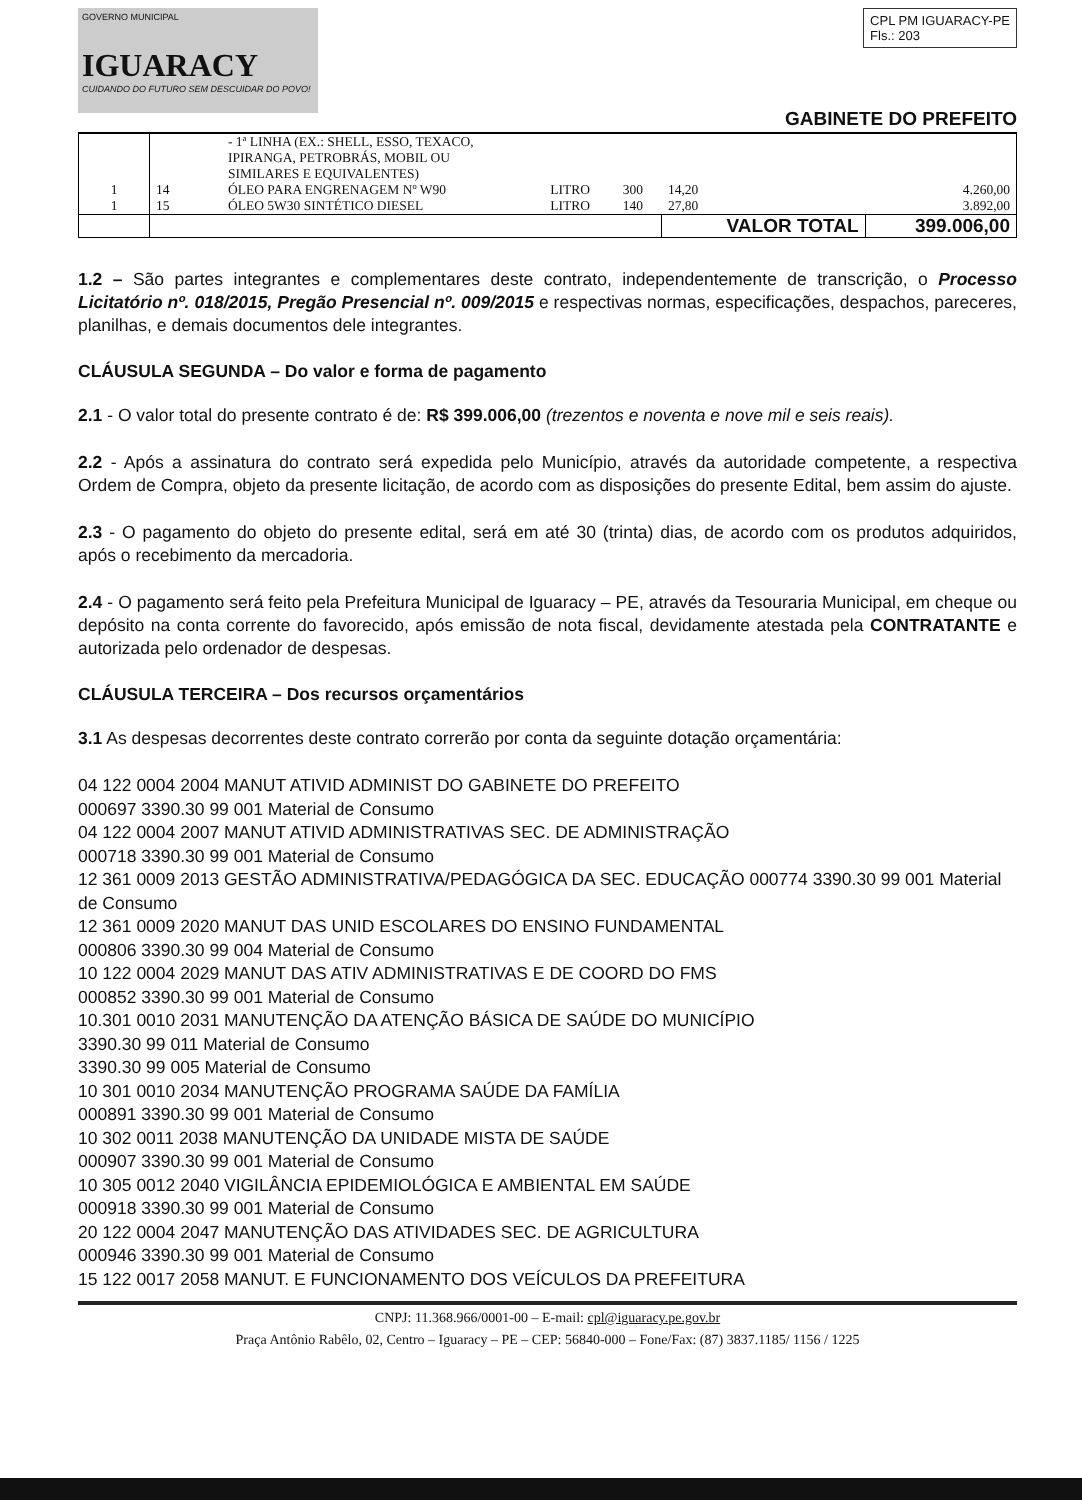GOVERNO MUNICIPAL
IGUARACY
CUIDANDO DO FUTURO SEM DESCUIDAR DO POVO!
CPL PM IGUARACY-PE
Fls.: 203
GABINETE DO PREFEITO
| | | - 1ª LINHA (EX.: SHELL, ESSO, TEXACO, IPIRANGA, PETROBRÁS, MOBIL OU SIMILARES E EQUIVALENTES) | | | | |
| 1 | 14 | ÓLEO PARA ENGRENAGEM Nº W90 | LITRO | 300 | 14,20 | 4.260,00 |
| 1 | 15 | ÓLEO 5W30 SINTÉTICO DIESEL | LITRO | 140 | 27,80 | 3.892,00 |
| | | | | | VALOR TOTAL | 399.006,00 |
1.2 – São partes integrantes e complementares deste contrato, independentemente de transcrição, o Processo Licitatório nº. 018/2015, Pregão Presencial nº. 009/2015 e respectivas normas, especificações, despachos, pareceres, planilhas, e demais documentos dele integrantes.
CLÁUSULA SEGUNDA – Do valor e forma de pagamento
2.1 - O valor total do presente contrato é de: R$ 399.006,00 (trezentos e noventa e nove mil e seis reais).
2.2 - Após a assinatura do contrato será expedida pelo Município, através da autoridade competente, a respectiva Ordem de Compra, objeto da presente licitação, de acordo com as disposições do presente Edital, bem assim do ajuste.
2.3 - O pagamento do objeto do presente edital, será em até 30 (trinta) dias, de acordo com os produtos adquiridos, após o recebimento da mercadoria.
2.4 - O pagamento será feito pela Prefeitura Municipal de Iguaracy – PE, através da Tesouraria Municipal, em cheque ou depósito na conta corrente do favorecido, após emissão de nota fiscal, devidamente atestada pela CONTRATANTE e autorizada pelo ordenador de despesas.
CLÁUSULA TERCEIRA – Dos recursos orçamentários
3.1 As despesas decorrentes deste contrato correrão por conta da seguinte dotação orçamentária:
04 122 0004 2004 MANUT ATIVID ADMINIST DO GABINETE DO PREFEITO
000697 3390.30 99 001 Material de Consumo
04 122 0004 2007 MANUT ATIVID ADMINISTRATIVAS SEC. DE ADMINISTRAÇÃO
000718 3390.30 99 001 Material de Consumo
12 361 0009 2013 GESTÃO ADMINISTRATIVA/PEDAGÓGICA DA SEC. EDUCAÇÃO 000774 3390.30 99 001 Material de Consumo
12 361 0009 2020 MANUT DAS UNID ESCOLARES DO ENSINO FUNDAMENTAL
000806 3390.30 99 004 Material de Consumo
10 122 0004 2029 MANUT DAS ATIV ADMINISTRATIVAS E DE COORD DO FMS
000852 3390.30 99 001 Material de Consumo
10.301 0010 2031 MANUTENÇÃO DA ATENÇÃO BÁSICA DE SAÚDE DO MUNICÍPIO
3390.30 99 011 Material de Consumo
3390.30 99 005 Material de Consumo
10 301 0010 2034 MANUTENÇÃO PROGRAMA SAÚDE DA FAMÍLIA
000891 3390.30 99 001 Material de Consumo
10 302 0011 2038 MANUTENÇÃO DA UNIDADE MISTA DE SAÚDE
000907 3390.30 99 001 Material de Consumo
10 305 0012 2040 VIGILÂNCIA EPIDEMIOLÓGICA E AMBIENTAL EM SAÚDE
000918 3390.30 99 001 Material de Consumo
20 122 0004 2047 MANUTENÇÃO DAS ATIVIDADES SEC. DE AGRICULTURA
000946 3390.30 99 001 Material de Consumo
15 122 0017 2058 MANUT. E FUNCIONAMENTO DOS VEÍCULOS DA PREFEITURA
CNPJ: 11.368.966/0001-00 – E-mail: cpl@iguaracy.pe.gov.br
Praça Antônio Rabêlo, 02, Centro – Iguaracy – PE – CEP: 56840-000 – Fone/Fax: (87) 3837.1185/ 1156 / 1225